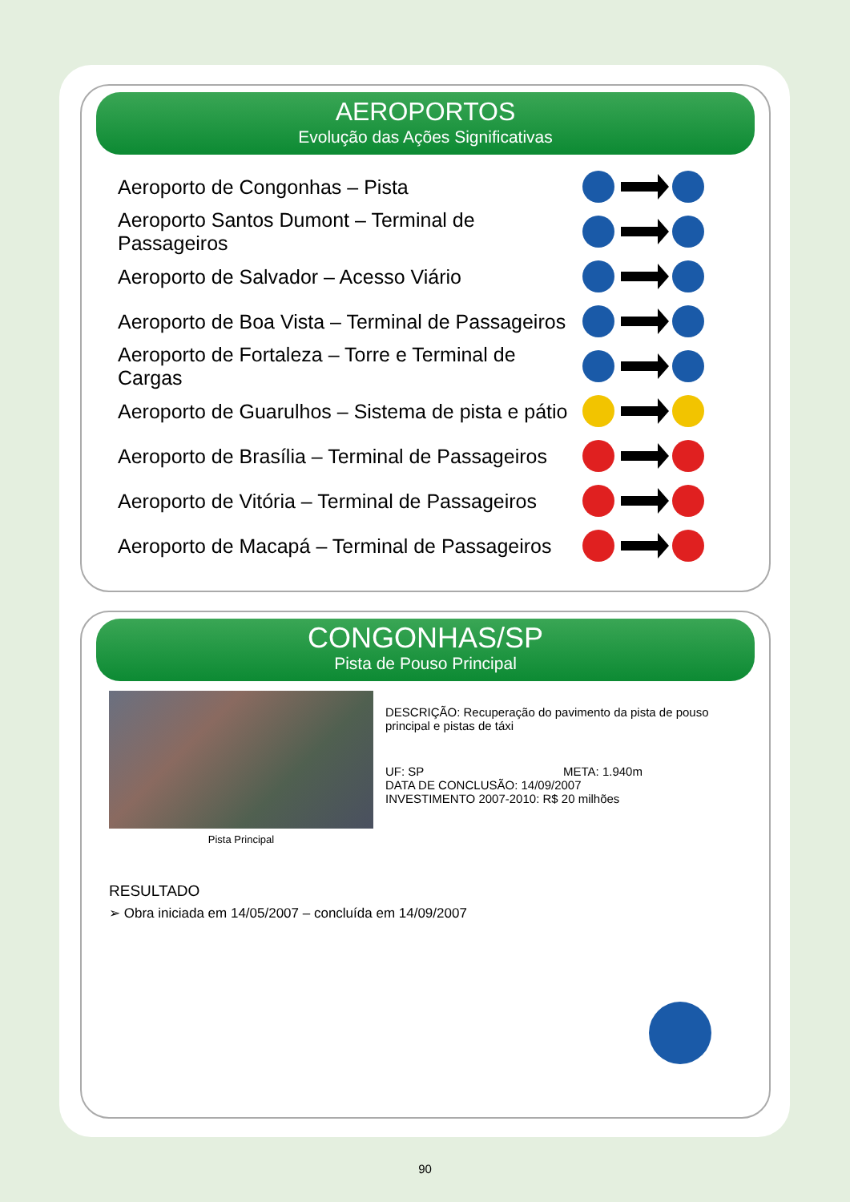AEROPORTOS
Evolução das Ações Significativas
Aeroporto de Congonhas – Pista
Aeroporto Santos Dumont – Terminal de Passageiros
Aeroporto de Salvador – Acesso Viário
Aeroporto de Boa Vista – Terminal de Passageiros
Aeroporto de Fortaleza – Torre e Terminal de Cargas
Aeroporto de Guarulhos – Sistema de pista e pátio
Aeroporto de Brasília – Terminal de Passageiros
Aeroporto de Vitória – Terminal de Passageiros
Aeroporto de Macapá – Terminal de Passageiros
CONGONHAS/SP
Pista de Pouso Principal
Pista Principal
DESCRIÇÃO: Recuperação do pavimento da pista de pouso principal e pistas de táxi
UF: SP META: 1.940m
DATA DE CONCLUSÃO: 14/09/2007
INVESTIMENTO 2007-2010: R$ 20 milhões
RESULTADO
➢ Obra iniciada em 14/05/2007 – concluída em 14/09/2007
90